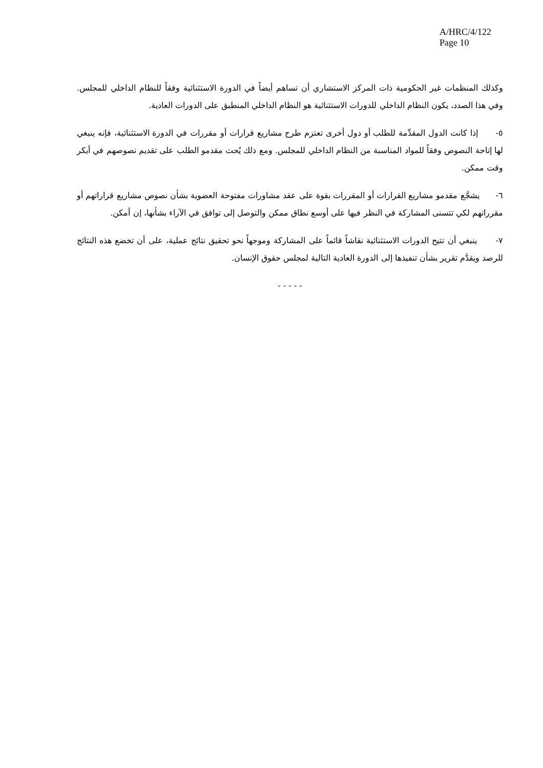A/HRC/4/122
Page 10
وكذلك المنظمات غير الحكومية ذات المركز الاستشاري أن تساهم أيضاً في الدورة الاستثنائية وفقاً للنظام الداخلي للمجلس. وفي هذا الصدد، يكون النظام الداخلي للدورات الاستثنائية هو النظام الداخلي المنطبق على الدورات العادية.
٥- إذا كانت الدول المقدِّمة للطلب أو دول أخرى تعتزم طرح مشاريع قرارات أو مقررات في الدورة الاستثنائية، فإنه ينبغي لها إتاحة النصوص وفقاً للمواد المناسبة من النظام الداخلي للمجلس. ومع ذلك يُحث مقدمو الطلب على تقديم نصوصهم في أبكر وقت ممكن.
٦- يشجَّع مقدمو مشاريع القرارات أو المقررات بقوة على عقد مشاورات مفتوحة العضوية بشأن نصوص مشاريع قراراتهم أو مقرراتهم لكي تتسنى المشاركة في النظر فيها على أوسع نطاق ممكن والتوصل إلى توافق في الآراء بشأنها، إن أمكن.
٧- ينبغي أن تتيح الدورات الاستثنائية نقاشاً قائماً على المشاركة وموجهاً نحو تحقيق نتائج عملية، على أن تخضع هذه النتائج للرصد ويقدَّم تقرير بشأن تنفيذها إلى الدورة العادية التالية لمجلس حقوق الإنسان.
- - - - -